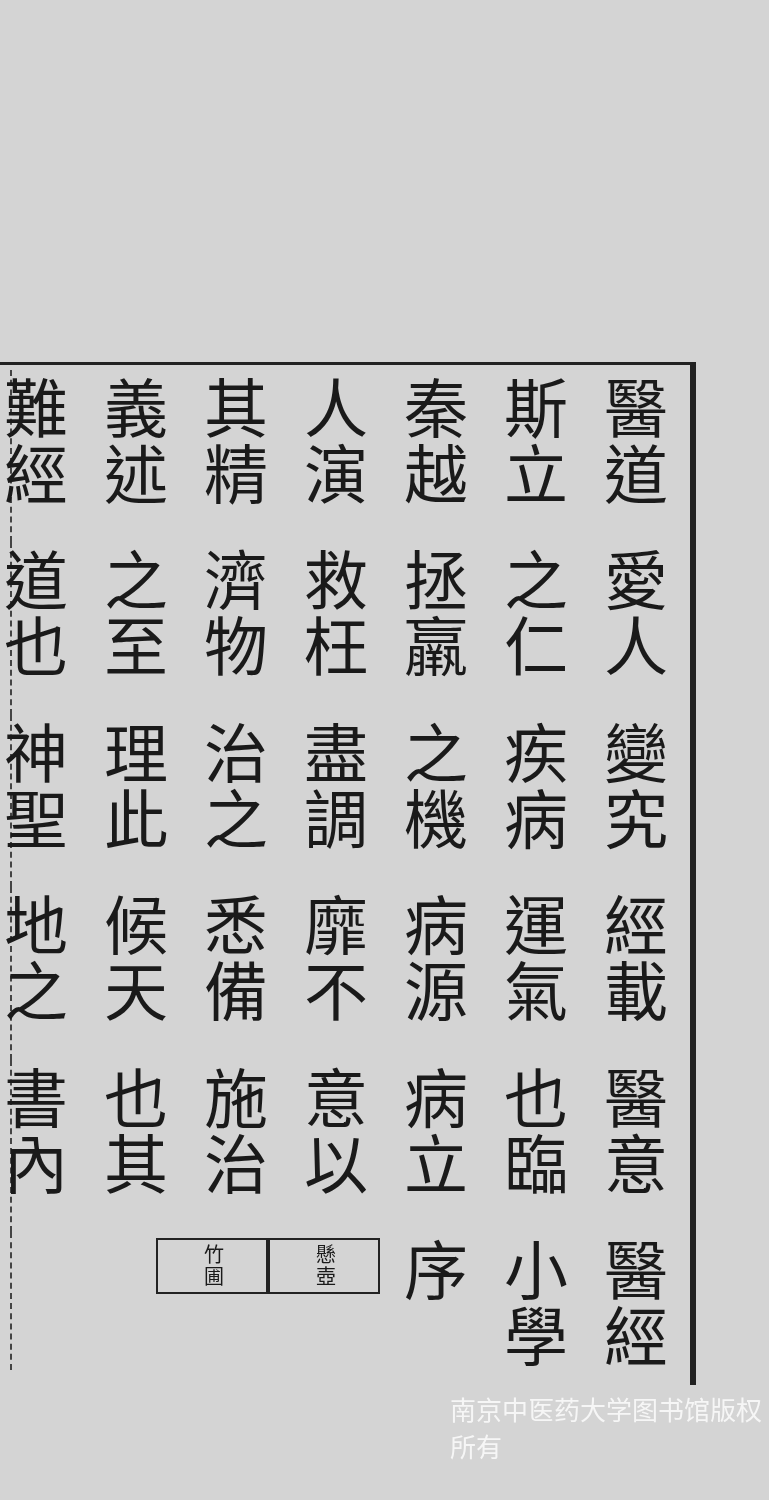醫經小學序　懸壺　竹圃
醫意也臨病立意以施治也其書內
經載運氣病源靡不悉備候天地之
變究疾病之機盡調治之理此神聖
愛人之仁拯羸救枉濟物之至道也
醫道斯立秦越人演其精義述難經
南京中医药大学图书馆版权所有